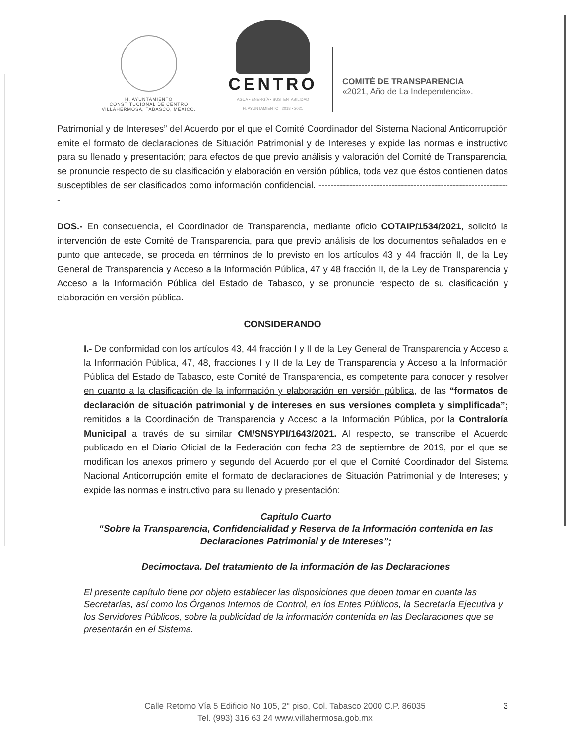H. AYUNTAMIENTO
CONSTITUCIONAL DE CENTRO
VILLAHERMOSA, TABASCO, MÉXICO.
CENTRO
AGUA • ENERGÍA • SUSTENTABILIDAD
H. AYUNTAMIENTO | 2018 • 2021
COMITÉ DE TRANSPARENCIA
«2021, Año de La Independencia».
Patrimonial y de Intereses” del Acuerdo por el que el Comité Coordinador del Sistema Nacional Anticorrupción emite el formato de declaraciones de Situación Patrimonial y de Intereses y expide las normas e instructivo para su llenado y presentación; para efectos de que previo análisis y valoración del Comité de Transparencia, se pronuncie respecto de su clasificación y elaboración en versión pública, toda vez que éstos contienen datos susceptibles de ser clasificados como información confidencial. ---------------------------------------------------------------
DOS.- En consecuencia, el Coordinador de Transparencia, mediante oficio COTAIP/1534/2021, solicitó la intervención de este Comité de Transparencia, para que previo análisis de los documentos señalados en el punto que antecede, se proceda en términos de lo previsto en los artículos 43 y 44 fracción II, de la Ley General de Transparencia y Acceso a la Información Pública, 47 y 48 fracción II, de la Ley de Transparencia y Acceso a la Información Pública del Estado de Tabasco, y se pronuncie respecto de su clasificación y elaboración en versión pública. ---------------------------------------------------------------------------
CONSIDERANDO
I.- De conformidad con los artículos 43, 44 fracción I y II de la Ley General de Transparencia y Acceso a la Información Pública, 47, 48, fracciones I y II de la Ley de Transparencia y Acceso a la Información Pública del Estado de Tabasco, este Comité de Transparencia, es competente para conocer y resolver en cuanto a la clasificación de la información y elaboración en versión pública, de las “formatos de declaración de situación patrimonial y de intereses en sus versiones completa y simplificada”; remitidos a la Coordinación de Transparencia y Acceso a la Información Pública, por la Contraloría Municipal a través de su similar CM/SNSYPI/1643/2021. Al respecto, se transcribe el Acuerdo publicado en el Diario Oficial de la Federación con fecha 23 de septiembre de 2019, por el que se modifican los anexos primero y segundo del Acuerdo por el que el Comité Coordinador del Sistema Nacional Anticorrupción emite el formato de declaraciones de Situación Patrimonial y de Intereses; y expide las normas e instructivo para su llenado y presentación:
Capítulo Cuarto
“Sobre la Transparencia, Confidencialidad y Reserva de la Información contenida en las Declaraciones Patrimonial y de Intereses”;
Decimoctava. Del tratamiento de la información de las Declaraciones
El presente capítulo tiene por objeto establecer las disposiciones que deben tomar en cuanta las Secretarías, así como los Órganos Internos de Control, en los Entes Públicos, la Secretaría Ejecutiva y los Servidores Públicos, sobre la publicidad de la información contenida en las Declaraciones que se presentarán en el Sistema.
Calle Retorno Vía 5 Edificio No 105, 2° piso, Col. Tabasco 2000 C.P. 86035
Tel. (993) 316 63 24 www.villahermosa.gob.mx
3